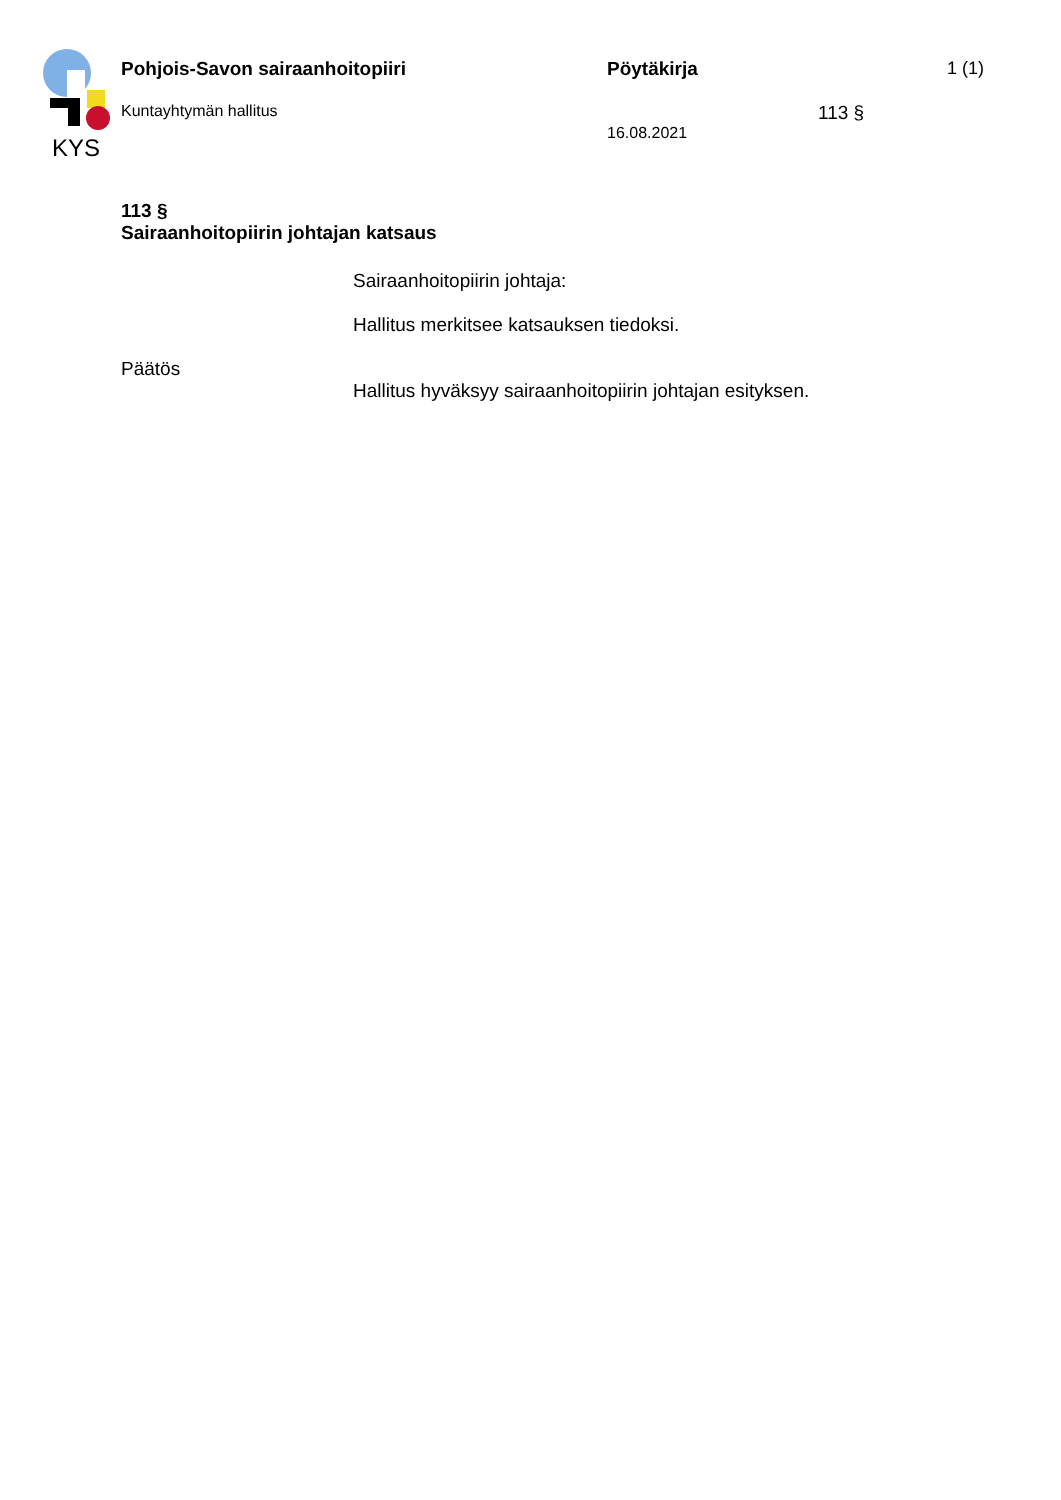KYS
Pohjois-Savon sairaanhoitopiiri Pöytäkirja 1 (1)
Kuntayhtymän hallitus 16.08.2021 113 §
113 §
Sairaanhoitopiirin johtajan katsaus
Sairaanhoitopiirin johtaja:
Hallitus merkitsee katsauksen tiedoksi.
Päätös
Hallitus hyväksyy sairaanhoitopiirin johtajan esityksen.